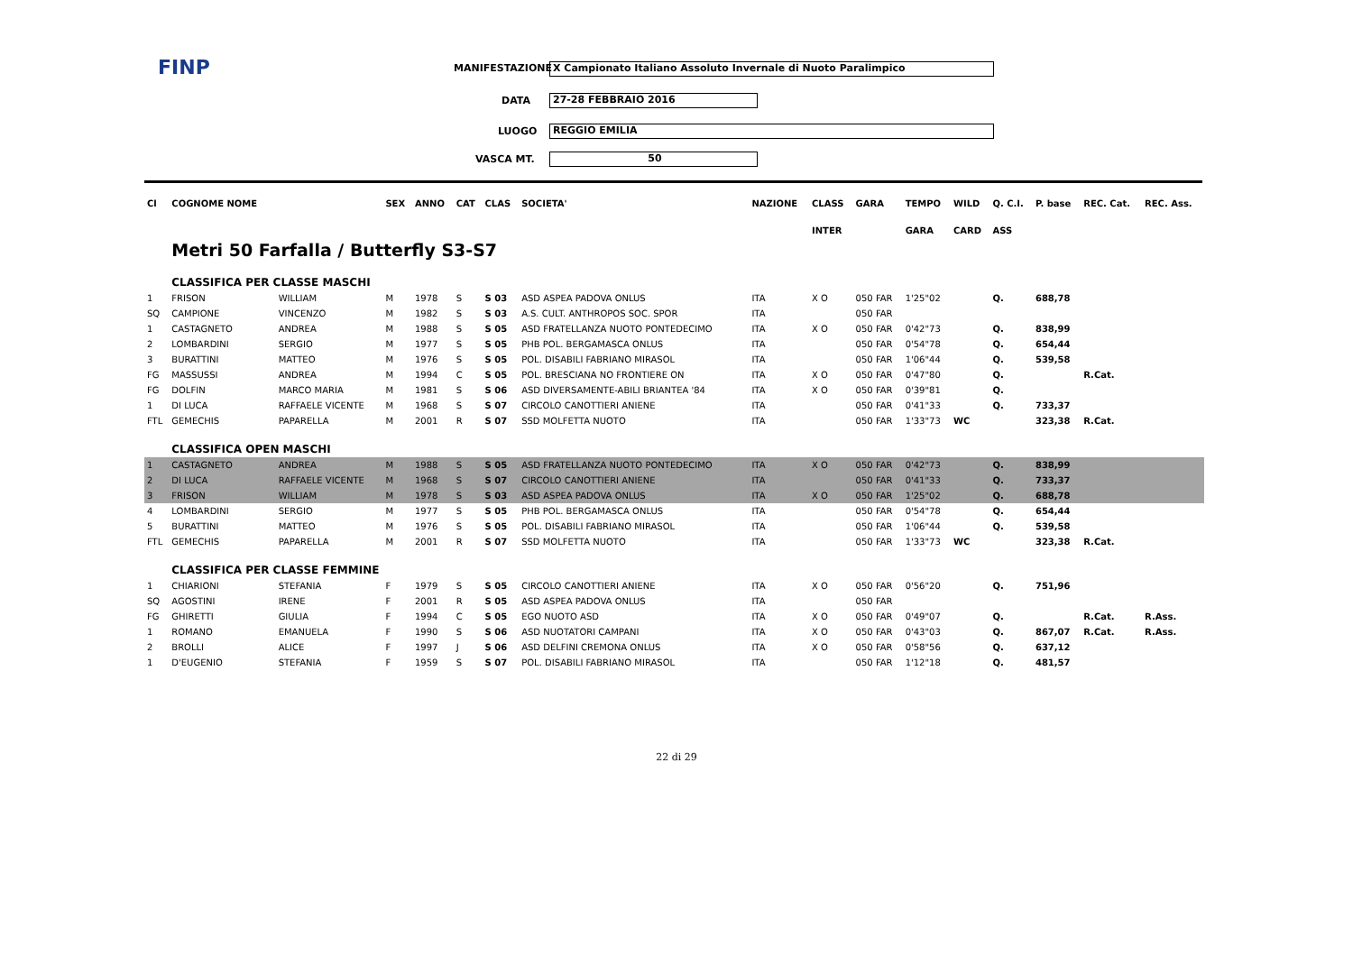FINP MANIFESTAZIONE X Campionato Italiano Assoluto Invernale di Nuoto Paralimpico
DATA 27-28 FEBBRAIO 2016
LUOGO REGGIO EMILIA
VASCA MT. 50
| Cl | COGNOME NOME | | SEX | ANNO | CAT | CLAS | SOCIETA' | NAZIONE | CLASS | GARA | TEMPO | WILD | Q. C.I. | P. base | REC. Cat. | REC. Ass. |
| --- | --- | --- | --- | --- | --- | --- | --- | --- | --- | --- | --- | --- | --- | --- | --- | --- |
| | | | | | | | | | INTER | | GARA | CARD | ASS | | | |
| | Metri 50 Farfalla / Butterfly S3-S7 | | | | | | | | | | | | | | | |
| | CLASSIFICA PER CLASSE MASCHI | | | | | | | | | | | | | | | |
| 1 | FRISON | WILLIAM | M | 1978 | S | S 03 | ASD ASPEA PADOVA ONLUS | ITA | X O | 050 FAR | 1'25"02 | | Q. | 688,78 | | |
| SQ | CAMPIONE | VINCENZO | M | 1982 | S | S 03 | A.S. CULT. ANTHROPOS SOC. SPOR | ITA | | 050 FAR | | | | | | |
| 1 | CASTAGNETO | ANDREA | M | 1988 | S | S 05 | ASD FRATELLANZA NUOTO PONTEDECIMO | ITA | X O | 050 FAR | 0'42"73 | | Q. | 838,99 | | |
| 2 | LOMBARDINI | SERGIO | M | 1977 | S | S 05 | PHB POL. BERGAMASCA ONLUS | ITA | | 050 FAR | 0'54"78 | | Q. | 654,44 | | |
| 3 | BURATTINI | MATTEO | M | 1976 | S | S 05 | POL. DISABILI FABRIANO MIRASOL | ITA | | 050 FAR | 1'06"44 | | Q. | 539,58 | | |
| FG | MASSUSSI | ANDREA | M | 1994 | C | S 05 | POL. BRESCIANA NO FRONTIERE ON | ITA | X O | 050 FAR | 0'47"80 | | Q. | | R.Cat. | |
| FG | DOLFIN | MARCO MARIA | M | 1981 | S | S 06 | ASD DIVERSAMENTE-ABILI BRIANTEA '84 | ITA | X O | 050 FAR | 0'39"81 | | Q. | | | |
| 1 | DI LUCA | RAFFAELE VICENTE | M | 1968 | S | S 07 | CIRCOLO CANOTTIERI ANIENE | ITA | | 050 FAR | 0'41"33 | | Q. | 733,37 | | |
| FTL | GEMECHIS | PAPARELLA | M | 2001 | R | S 07 | SSD MOLFETTA NUOTO | ITA | | 050 FAR | 1'33"73 | WC | | 323,38 | R.Cat. | |
| | CLASSIFICA OPEN MASCHI | | | | | | | | | | | | | | | |
| 1 | CASTAGNETO | ANDREA | M | 1988 | S | S 05 | ASD FRATELLANZA NUOTO PONTEDECIMO | ITA | X O | 050 FAR | 0'42"73 | | Q. | 838,99 | | |
| 2 | DI LUCA | RAFFAELE VICENTE | M | 1968 | S | S 07 | CIRCOLO CANOTTIERI ANIENE | ITA | | 050 FAR | 0'41"33 | | Q. | 733,37 | | |
| 3 | FRISON | WILLIAM | M | 1978 | S | S 03 | ASD ASPEA PADOVA ONLUS | ITA | X O | 050 FAR | 1'25"02 | | Q. | 688,78 | | |
| 4 | LOMBARDINI | SERGIO | M | 1977 | S | S 05 | PHB POL. BERGAMASCA ONLUS | ITA | | 050 FAR | 0'54"78 | | Q. | 654,44 | | |
| 5 | BURATTINI | MATTEO | M | 1976 | S | S 05 | POL. DISABILI FABRIANO MIRASOL | ITA | | 050 FAR | 1'06"44 | | Q. | 539,58 | | |
| FTL | GEMECHIS | PAPARELLA | M | 2001 | R | S 07 | SSD MOLFETTA NUOTO | ITA | | 050 FAR | 1'33"73 | WC | | 323,38 | R.Cat. | |
| | CLASSIFICA PER CLASSE FEMMINE | | | | | | | | | | | | | | | |
| 1 | CHIARIONI | STEFANIA | F | 1979 | S | S 05 | CIRCOLO CANOTTIERI ANIENE | ITA | X O | 050 FAR | 0'56"20 | | Q. | 751,96 | | |
| SQ | AGOSTINI | IRENE | F | 2001 | R | S 05 | ASD ASPEA PADOVA ONLUS | ITA | | 050 FAR | | | | | | |
| FG | GHIRETTI | GIULIA | F | 1994 | C | S 05 | EGO NUOTO ASD | ITA | X O | 050 FAR | 0'49"07 | | Q. | | R.Cat. | R.Ass. |
| 1 | ROMANO | EMANUELA | F | 1990 | S | S 06 | ASD NUOTATORI CAMPANI | ITA | X O | 050 FAR | 0'43"03 | | Q. | 867,07 | R.Cat. | R.Ass. |
| 2 | BROLLI | ALICE | F | 1997 | J | S 06 | ASD DELFINI CREMONA ONLUS | ITA | X O | 050 FAR | 0'58"56 | | Q. | 637,12 | | |
| 1 | D'EUGENIO | STEFANIA | F | 1959 | S | S 07 | POL. DISABILI FABRIANO MIRASOL | ITA | | 050 FAR | 1'12"18 | | Q. | 481,57 | | |
22 di 29